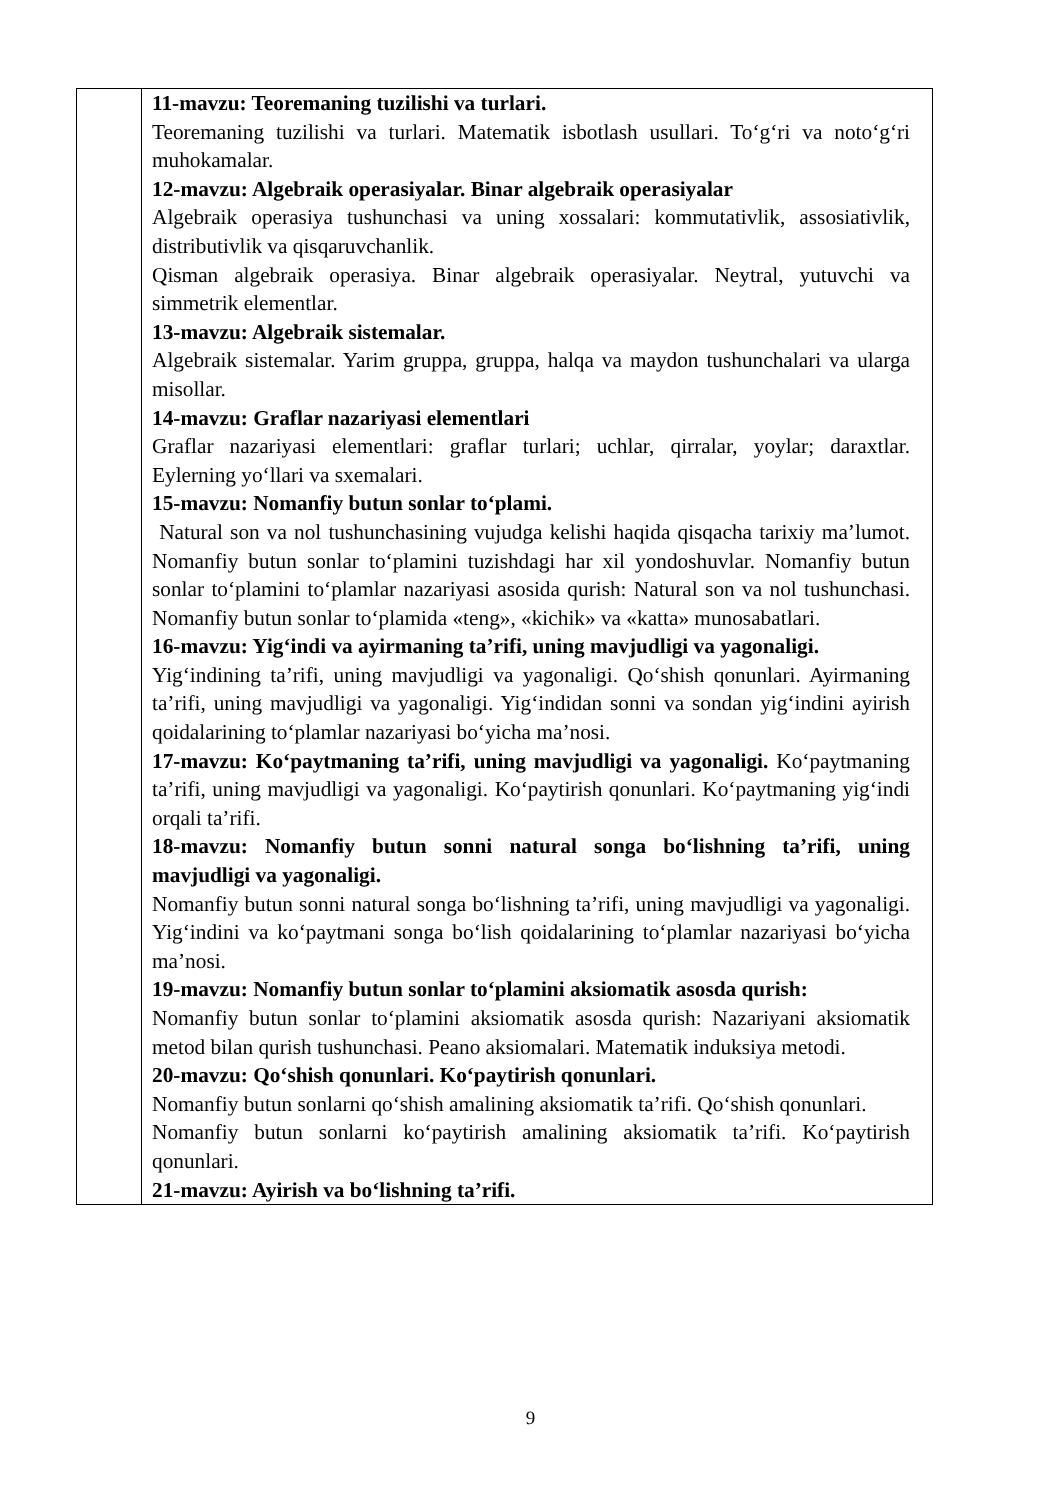| | 11-mavzu: Teoremaning tuzilishi va turlari. Teoremaning tuzilishi va turlari. Matematik isbotlash usullari. To‘g‘ri va noto‘g‘ri muhokamalar. 12-mavzu: Algebraik operasiyalar. Binar algebraik operasiyalar Algebraik operasiya tushunchasi va uning xossalari: kommutativlik, assosiativlik, distributivlik va qisqaruvchanlik. Qisman algebraik operasiya. Binar algebraik operasiyalar. Neytral, yutuvchi va simmetrik elementlar. 13-mavzu: Algebraik sistemalar. Algebraik sistemalar. Yarim gruppa, gruppa, halqa va maydon tushunchalari va ularga misollar. 14-mavzu: Graflar nazariyasi elementlari Graflar nazariyasi elementlari: graflar turlari; uchlar, qirralar, yoylar; daraxtlar. Eylerning yo‘llari va sxemalari. 15-mavzu: Nomanfiy butun sonlar to‘plami. Natural son va nol tushunchasining vujudga kelishi haqida qisqacha tarixiy ma’lumot. Nomanfiy butun sonlar to‘plamini tuzishdagi har xil yondoshuvlar. Nomanfiy butun sonlar to‘plamini to‘plamlar nazariyasi asosida qurish: Natural son va nol tushunchasi. Nomanfiy butun sonlar to‘plamida «teng», «kichik» va «katta» munosabatlari. 16-mavzu: Yig‘indi va ayirmaning ta’rifi, uning mavjudligi va yagonaligi. Yig‘indining ta’rifi, uning mavjudligi va yagonaligi. Qo‘shish qonunlari. Ayirmaning ta’rifi, uning mavjudligi va yagonaligi. Yig‘indidan sonni va sondan yig‘indini ayirish qoidalarining to‘plamlar nazariyasi bo‘yicha ma’nosi. 17-mavzu: Ko‘paytmaning ta’rifi, uning mavjudligi va yagonaligi. Ko‘paytmaning ta’rifi, uning mavjudligi va yagonaligi. Ko‘paytirish qonunlari. Ko‘paytmaning yig‘indi orqali ta’rifi. 18-mavzu: Nomanfiy butun sonni natural songa bo‘lishning ta’rifi, uning mavjudligi va yagonaligi. Nomanfiy butun sonni natural songa bo‘lishning ta’rifi, uning mavjudligi va yagonaligi. Yig‘indini va ko‘paytmani songa bo‘lish qoidalarining to‘plamlar nazariyasi bo‘yicha ma’nosi. 19-mavzu: Nomanfiy butun sonlar to‘plamini aksiomatik asosda qurish: Nomanfiy butun sonlar to‘plamini aksiomatik asosda qurish: Nazariyani aksiomatik metod bilan qurish tushunchasi. Peano aksiomalari. Matematik induksiya metodi. 20-mavzu: Qo‘shish qonunlari. Ko‘paytirish qonunlari. Nomanfiy butun sonlarni qo‘shish amalining aksiomatik ta’rifi. Qo‘shish qonunlari. Nomanfiy butun sonlarni ko‘paytirish amalining aksiomatik ta’rifi. Ko‘paytirish qonunlari. 21-mavzu: Ayirish va bo‘lishning ta’rifi. |
9